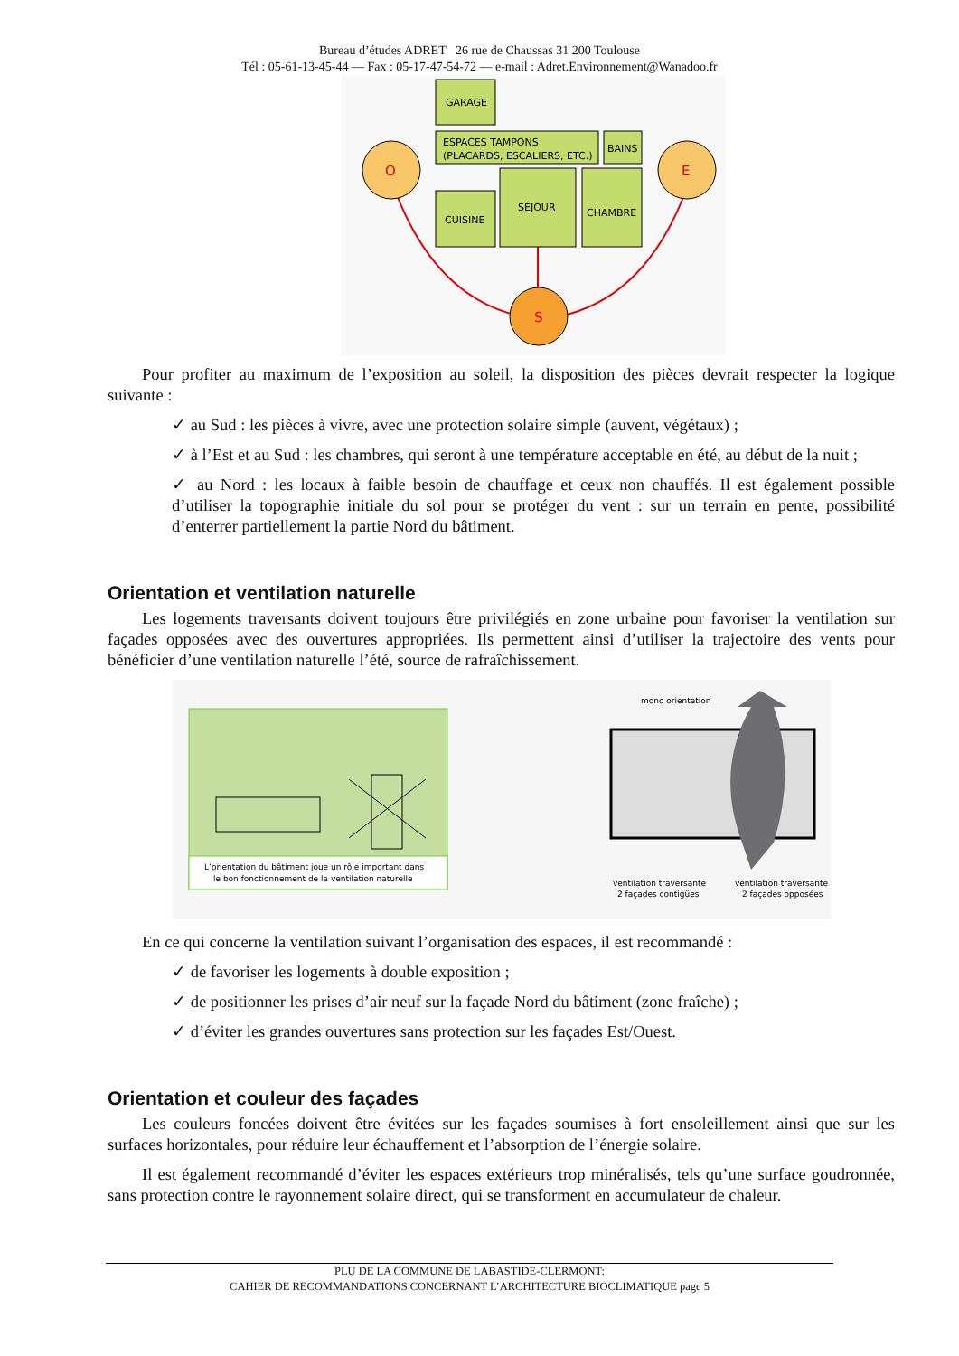Bureau d’études ADRET 26 rue de Chaussas 31 200 Toulouse
Tél : 05-61-13-45-44 — Fax : 05-17-47-54-72 — e-mail : Adret.Environnement@Wanadoo.fr
GARAGE
ESPACES TAMPONS
(PLACARDS, ESCALIERS, ETC.)
BAINS
CUISINE
SÉJOUR
CHAMBRE
O
E
S
Pour profiter au maximum de l’exposition au soleil, la disposition des pièces devrait respecter la logique suivante :
✓ au Sud : les pièces à vivre, avec une protection solaire simple (auvent, végétaux) ;
✓ à l’Est et au Sud : les chambres, qui seront à une température acceptable en été, au début de la nuit ;
✓ au Nord : les locaux à faible besoin de chauffage et ceux non chauffés. Il est également possible d’utiliser la topographie initiale du sol pour se protéger du vent : sur un terrain en pente, possibilité d’enterrer partiellement la partie Nord du bâtiment.
Orientation et ventilation naturelle
Les logements traversants doivent toujours être privilégiés en zone urbaine pour favoriser la ventilation sur façades opposées avec des ouvertures appropriées. Ils permettent ainsi d’utiliser la trajectoire des vents pour bénéficier d’une ventilation naturelle l’été, source de rafraîchissement.
L’orientation du bâtiment joue un rôle important dans
le bon fonctionnement de la ventilation naturelle
mono orientation
ventilation traversante
2 façades contigües
ventilation traversante
2 façades opposées
En ce qui concerne la ventilation suivant l’organisation des espaces, il est recommandé :
✓ de favoriser les logements à double exposition ;
✓ de positionner les prises d’air neuf sur la façade Nord du bâtiment (zone fraîche) ;
✓ d’éviter les grandes ouvertures sans protection sur les façades Est/Ouest.
Orientation et couleur des façades
Les couleurs foncées doivent être évitées sur les façades soumises à fort ensoleillement ainsi que sur les surfaces horizontales, pour réduire leur échauffement et l’absorption de l’énergie solaire.
Il est également recommandé d’éviter les espaces extérieurs trop minéralisés, tels qu’une surface goudronnée, sans protection contre le rayonnement solaire direct, qui se transforment en accumulateur de chaleur.
PLU DE LA COMMUNE DE LABASTIDE-CLERMONT:
CAHIER DE RECOMMANDATIONS CONCERNANT L’ARCHITECTURE BIOCLIMATIQUE page 5